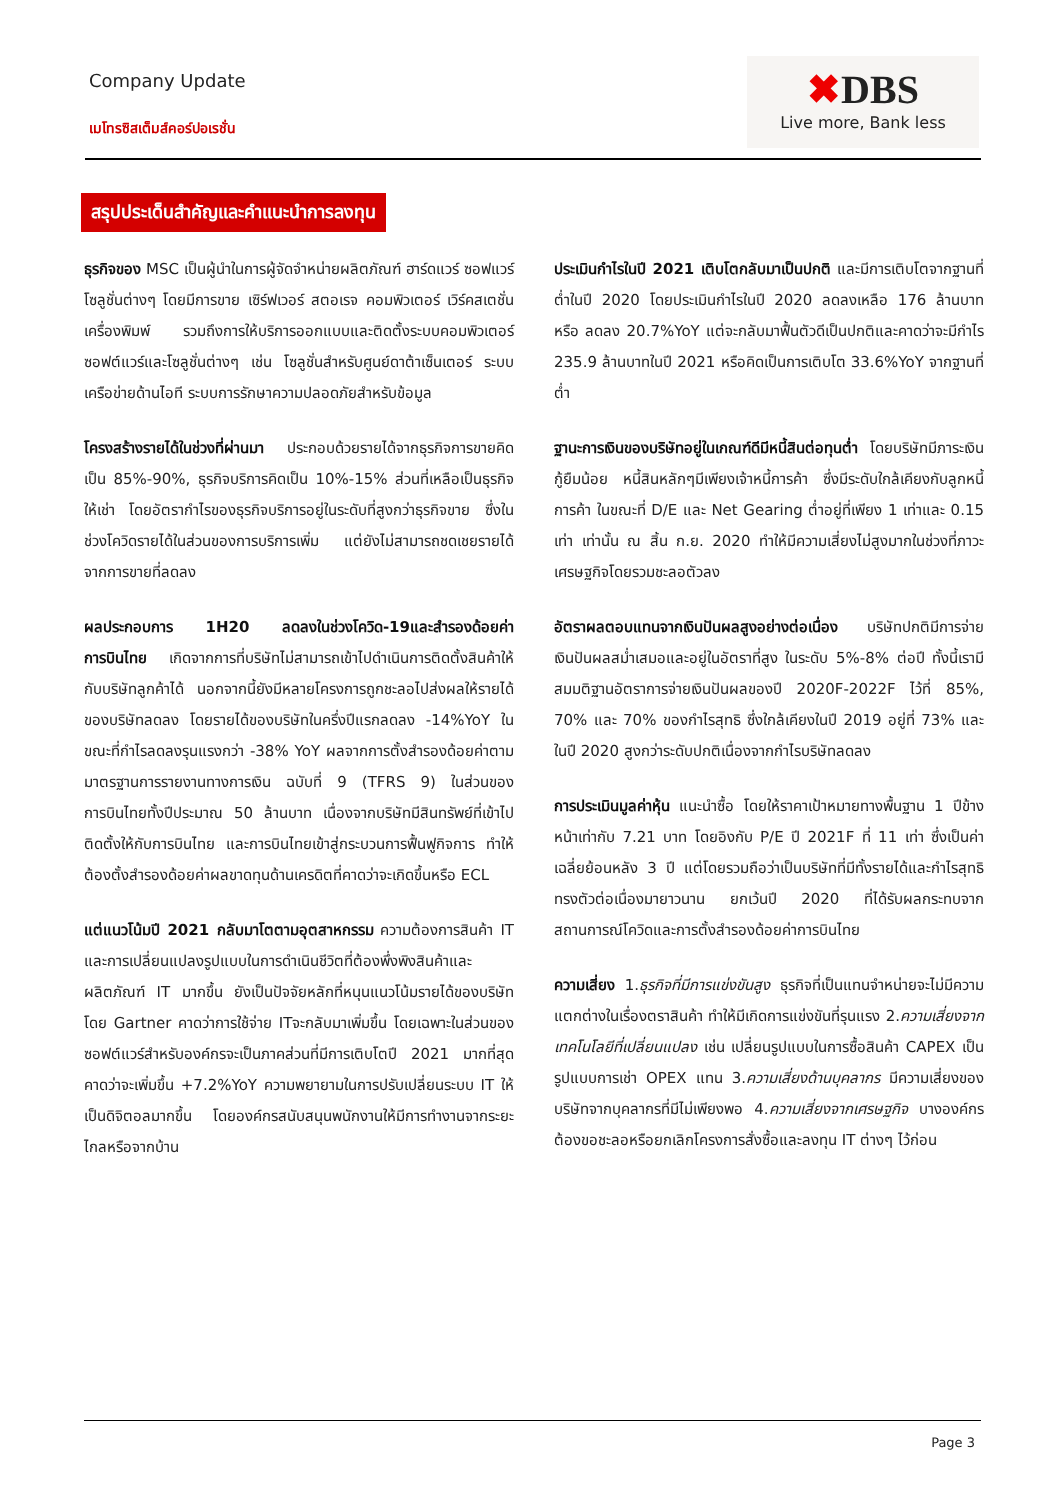Company Update
เมโทรซิสเต็มส์คอร์ปอเรชั่น
✖DBS
Live more, Bank less
สรุปประเด็นสำคัญและคำแนะนำการลงทุน
ธุรกิจของ MSC เป็นผู้นำในการผู้จัดจำหน่ายผลิตภัณฑ์ ฮาร์ดแวร์ ซอฟแวร์ โซลูชั่นต่างๆ โดยมีการขาย เซิร์ฟเวอร์ สตอเรจ คอมพิวเตอร์ เวิร์คสเตชั่น เครื่องพิมพ์ รวมถึงการให้บริการออกแบบและติดตั้งระบบคอมพิวเตอร์ ซอฟต์แวร์และโซลูชั่นต่างๆ เช่น โซลูชั่นสำหรับศูนย์ดาต้าเซ็นเตอร์ ระบบเครือข่ายด้านไอที ระบบการรักษาความปลอดภัยสำหรับข้อมูล
โครงสร้างรายได้ในช่วงที่ผ่านมา ประกอบด้วยรายได้จากธุรกิจการขายคิดเป็น 85%-90%, ธุรกิจบริการคิดเป็น 10%-15% ส่วนที่เหลือเป็นธุรกิจให้เช่า โดยอัตรากำไรของธุรกิจบริการอยู่ในระดับที่สูงกว่าธุรกิจขาย ซึ่งในช่วงโควิดรายได้ในส่วนของการบริการเพิ่ม แต่ยังไม่สามารถชดเชยรายได้จากการขายที่ลดลง
ผลประกอบการ 1H20 ลดลงในช่วงโควิด-19และสำรองด้อยค่าการบินไทย เกิดจากการที่บริษัทไม่สามารถเข้าไปดำเนินการติดตั้งสินค้าให้กับบริษัทลูกค้าได้ นอกจากนี้ยังมีหลายโครงการถูกชะลอไปส่งผลให้รายได้ของบริษัทลดลง โดยรายได้ของบริษัทในครึ่งปีแรกลดลง -14%YoY ในขณะที่กำไรลดลงรุนแรงกว่า -38% YoY ผลจากการตั้งสำรองด้อยค่าตามมาตรฐานการรายงานทางการเงิน ฉบับที่ 9 (TFRS 9) ในส่วนของการบินไทยทั้งปีประมาณ 50 ล้านบาท เนื่องจากบริษัทมีสินทรัพย์ที่เข้าไปติดตั้งให้กับการบินไทย และการบินไทยเข้าสู่กระบวนการฟื้นฟูกิจการ ทำให้ต้องตั้งสำรองด้อยค่าผลขาดทุนด้านเครดิตที่คาดว่าจะเกิดขึ้นหรือ ECL
แต่แนวโน้มปี 2021 กลับมาโตตามอุตสาหกรรม ความต้องการสินค้า IT และการเปลี่ยนแปลงรูปแบบในการดำเนินชีวิตที่ต้องพึ่งพิงสินค้าและผลิตภัณฑ์ IT มากขึ้น ยังเป็นปัจจัยหลักที่หนุนแนวโน้มรายได้ของบริษัท โดย Gartner คาดว่าการใช้จ่าย ITจะกลับมาเพิ่มขึ้น โดยเฉพาะในส่วนของ ซอฟต์แวร์สำหรับองค์กรจะเป็นภาคส่วนที่มีการเติบโตปี 2021 มากที่สุด คาดว่าจะเพิ่มขึ้น +7.2%YoY ความพยายามในการปรับเปลี่ยนระบบ IT ให้เป็นดิจิตอลมากขึ้น โดยองค์กรสนับสนุนพนักงานให้มีการทำงานจากระยะไกลหรือจากบ้าน
ประเมินกำไรในปี 2021 เติบโตกลับมาเป็นปกติ และมีการเติบโตจากฐานที่ต่ำในปี 2020 โดยประเมินกำไรในปี 2020 ลดลงเหลือ 176 ล้านบาท หรือ ลดลง 20.7%YoY แต่จะกลับมาฟื้นตัวดีเป็นปกติและคาดว่าจะมีกำไร 235.9 ล้านบาทในปี 2021 หรือคิดเป็นการเติบโต 33.6%YoY จากฐานที่ต่ำ
ฐานะการเงินของบริษัทอยู่ในเกณฑ์ดีมีหนี้สินต่อทุนต่ำ โดยบริษัทมีภาระเงินกู้ยืมน้อย หนี้สินหลักๆมีเพียงเจ้าหนี้การค้า ซึ่งมีระดับใกล้เคียงกับลูกหนี้การค้า ในขณะที่ D/E และ Net Gearing ต่ำอยู่ที่เพียง 1 เท่าและ 0.15 เท่า เท่านั้น ณ สิ้น ก.ย. 2020 ทำให้มีความเสี่ยงไม่สูงมากในช่วงที่ภาวะเศรษฐกิจโดยรวมชะลอตัวลง
อัตราผลตอบแทนจากเงินปันผลสูงอย่างต่อเนื่อง บริษัทปกติมีการจ่ายเงินปันผลสม่ำเสมอและอยู่ในอัตราที่สูง ในระดับ 5%-8% ต่อปี ทั้งนี้เรามีสมมติฐานอัตราการจ่ายเงินปันผลของปี 2020F-2022F ไว้ที่ 85%, 70% และ 70% ของกำไรสุทธิ ซึ่งใกล้เคียงในปี 2019 อยู่ที่ 73% และในปี 2020 สูงกว่าระดับปกติเนื่องจากกำไรบริษัทลดลง
การประเมินมูลค่าหุ้น แนะนำซื้อ โดยให้ราคาเป้าหมายทางพื้นฐาน 1 ปีข้างหน้าเท่ากับ 7.21 บาท โดยอิงกับ P/E ปี 2021F ที่ 11 เท่า ซึ่งเป็นค่าเฉลี่ยย้อนหลัง 3 ปี แต่โดยรวมถือว่าเป็นบริษัทที่มีทั้งรายได้และกำไรสุทธิทรงตัวต่อเนื่องมายาวนาน ยกเว้นปี 2020 ที่ได้รับผลกระทบจากสถานการณ์โควิดและการตั้งสำรองด้อยค่าการบินไทย
ความเสี่ยง 1.ธุรกิจที่มีการแข่งขันสูง ธุรกิจที่เป็นแทนจำหน่ายจะไม่มีความแตกต่างในเรื่องตราสินค้า ทำให้มีเกิดการแข่งขันที่รุนแรง 2.ความเสี่ยงจากเทคโนโลยีที่เปลี่ยนแปลง เช่น เปลี่ยนรูปแบบในการซื้อสินค้า CAPEX เป็นรูปแบบการเช่า OPEX แทน 3.ความเสี่ยงด้านบุคลากร มีความเสี่ยงของบริษัทจากบุคลากรที่มีไม่เพียงพอ 4.ความเสี่ยงจากเศรษฐกิจ บางองค์กรต้องขอชะลอหรือยกเลิกโครงการสั่งซื้อและลงทุน IT ต่างๆ ไว้ก่อน
Page 3